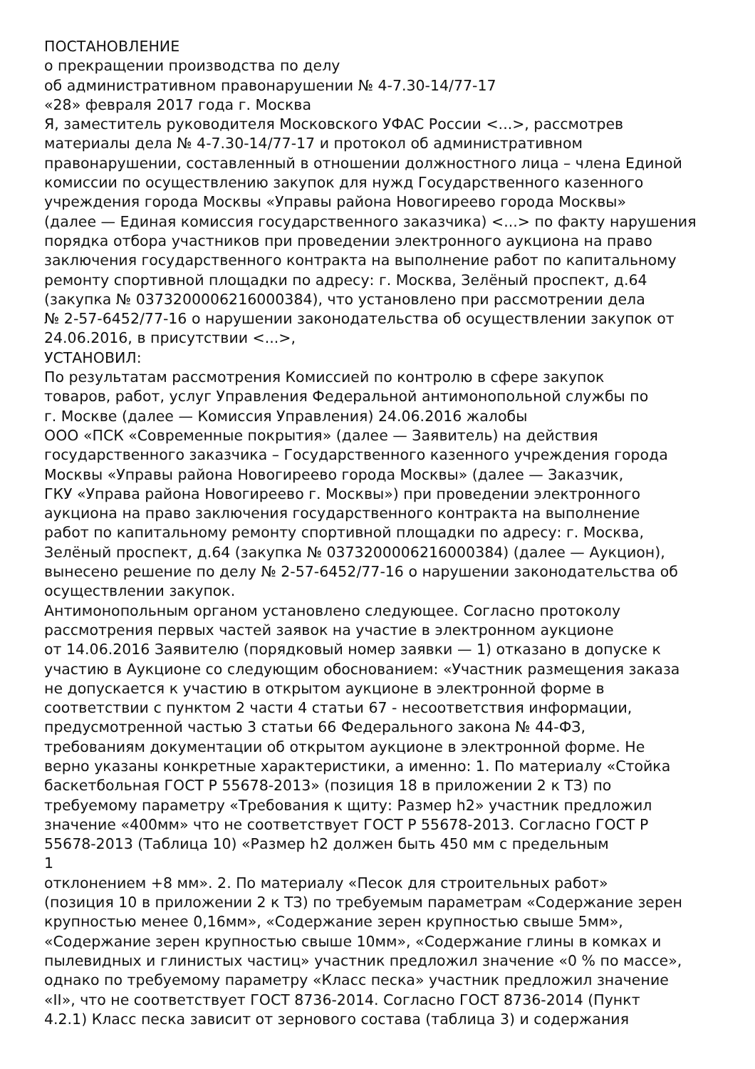ПОСТАНОВЛЕНИЕ
о прекращении производства по делу
об административном правонарушении № 4-7.30-14/77-17
«28» февраля 2017 года г. Москва
Я, заместитель руководителя Московского УФАС России <...>, рассмотрев
материалы дела № 4-7.30-14/77-17 и протокол об административном
правонарушении, составленный в отношении должностного лица – члена Единой
комиссии по осуществлению закупок для нужд Государственного казенного
учреждения города Москвы «Управы района Новогиреево города Москвы»
(далее — Единая комиссия государственного заказчика) <...> по факту нарушения
порядка отбора участников при проведении электронного аукциона на право
заключения государственного контракта на выполнение работ по капитальному
ремонту спортивной площадки по адресу: г. Москва, Зелёный проспект, д.64
(закупка № 0373200006216000384), что установлено при рассмотрении дела
№ 2-57-6452/77-16 о нарушении законодательства об осуществлении закупок от
24.06.2016, в присутствии <...>,
УСТАНОВИЛ:
По результатам рассмотрения Комиссией по контролю в сфере закупок
товаров, работ, услуг Управления Федеральной антимонопольной службы по
г. Москве (далее — Комиссия Управления) 24.06.2016 жалобы
ООО «ПСК «Современные покрытия» (далее — Заявитель) на действия
государственного заказчика – Государственного казенного учреждения города
Москвы «Управы района Новогиреево города Москвы» (далее — Заказчик,
ГКУ «Управа района Новогиреево г. Москвы») при проведении электронного
аукциона на право заключения государственного контракта на выполнение
работ по капитальному ремонту спортивной площадки по адресу: г. Москва,
Зелёный проспект, д.64 (закупка № 0373200006216000384) (далее — Аукцион),
вынесено решение по делу № 2-57-6452/77-16 о нарушении законодательства об
осуществлении закупок.
Антимонопольным органом установлено следующее. Согласно протоколу
рассмотрения первых частей заявок на участие в электронном аукционе
от 14.06.2016 Заявителю (порядковый номер заявки — 1) отказано в допуске к
участию в Аукционе со следующим обоснованием: «Участник размещения заказа
не допускается к участию в открытом аукционе в электронной форме в
соответствии с пунктом 2 части 4 статьи 67 - несоответствия информации,
предусмотренной частью 3 статьи 66 Федерального закона № 44-ФЗ,
требованиям документации об открытом аукционе в электронной форме. Не
верно указаны конкретные характеристики, а именно: 1. По материалу «Стойка
баскетбольная ГОСТ Р 55678-2013» (позиция 18 в приложении 2 к ТЗ) по
требуемому параметру «Требования к щиту: Размер h2» участник предложил
значение «400мм» что не соответствует ГОСТ Р 55678-2013. Согласно ГОСТ Р
55678-2013 (Таблица 10) «Размер h2 должен быть 450 мм с предельным
1
отклонением +8 мм». 2. По материалу «Песок для строительных работ»
(позиция 10 в приложении 2 к ТЗ) по требуемым параметрам «Содержание зерен
крупностью менее 0,16мм», «Содержание зерен крупностью свыше 5мм»,
«Содержание зерен крупностью свыше 10мм», «Содержание глины в комках и
пылевидных и глинистых частиц» участник предложил значение «0 % по массе»,
однако по требуемому параметру «Класс песка» участник предложил значение
«II», что не соответствует ГОСТ 8736-2014. Согласно ГОСТ 8736-2014 (Пункт
4.2.1) Класс песка зависит от зернового состава (таблица 3) и содержания